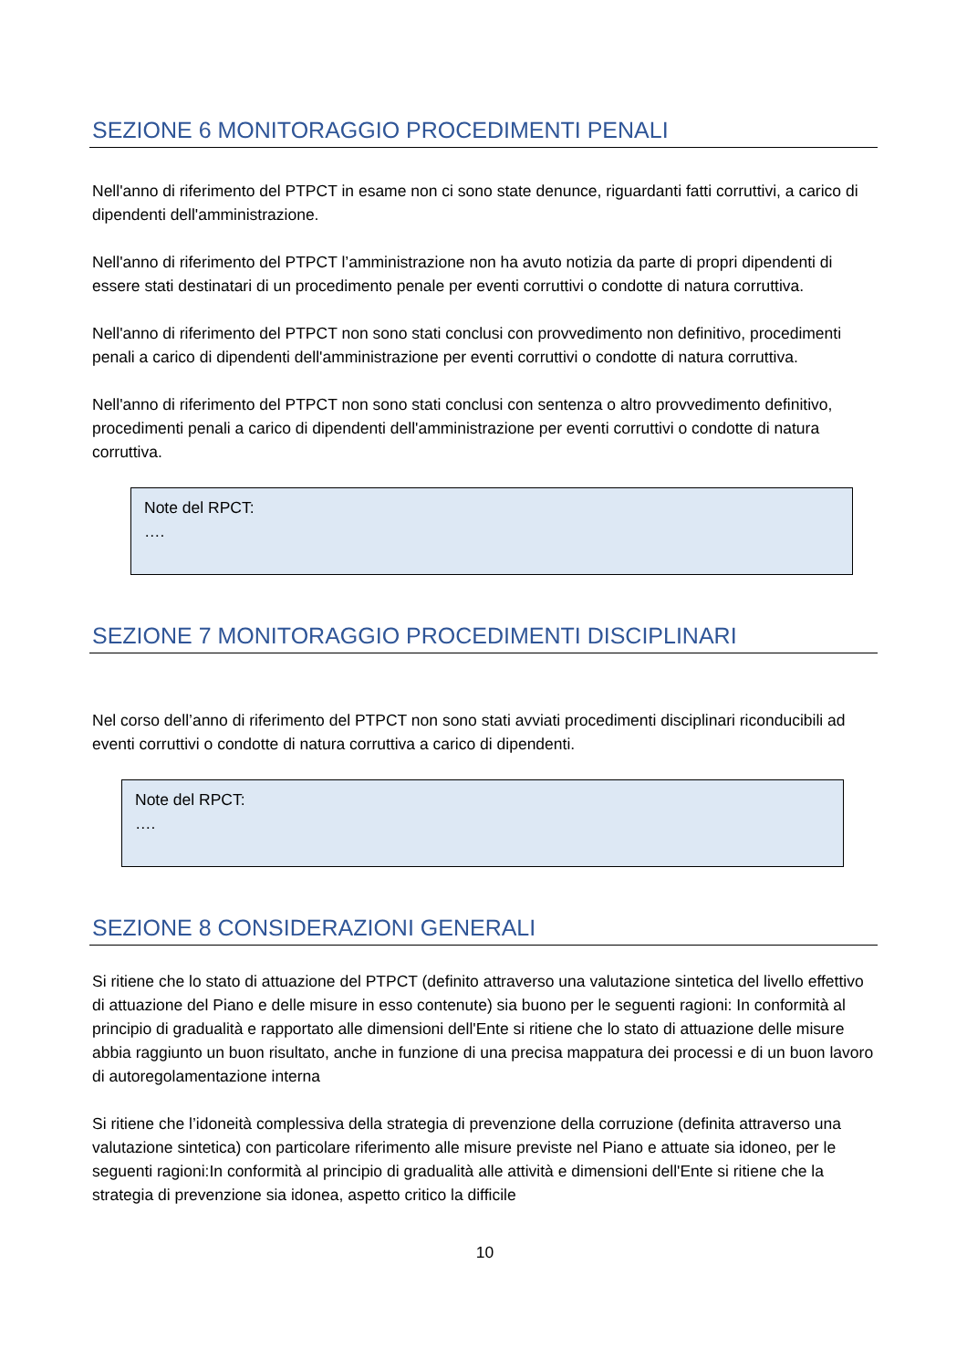SEZIONE 6 MONITORAGGIO PROCEDIMENTI PENALI
Nell'anno di riferimento del PTPCT in esame non ci sono state denunce, riguardanti fatti corruttivi, a carico di dipendenti dell'amministrazione.
Nell'anno di riferimento del PTPCT l’amministrazione non ha avuto notizia da parte di propri dipendenti di essere stati destinatari di un procedimento penale per eventi corruttivi o condotte di natura corruttiva.
Nell'anno di riferimento del PTPCT non sono stati conclusi con provvedimento non definitivo, procedimenti penali a carico di dipendenti dell'amministrazione per eventi corruttivi o condotte di natura corruttiva.
Nell'anno di riferimento del PTPCT non sono stati conclusi con sentenza o altro provvedimento definitivo, procedimenti penali a carico di dipendenti dell'amministrazione per eventi corruttivi o condotte di natura corruttiva.
Note del RPCT:
….
SEZIONE 7 MONITORAGGIO PROCEDIMENTI DISCIPLINARI
Nel corso dell’anno di riferimento del PTPCT non sono stati avviati procedimenti disciplinari riconducibili ad eventi corruttivi o condotte di natura corruttiva a carico di dipendenti.
Note del RPCT:
….
SEZIONE 8 CONSIDERAZIONI GENERALI
Si ritiene che lo stato di attuazione del PTPCT (definito attraverso una valutazione sintetica del livello effettivo di attuazione del Piano e delle misure in esso contenute) sia buono per le seguenti ragioni: In conformità al principio di gradualità e rapportato alle dimensioni dell'Ente si ritiene che lo stato di attuazione delle misure abbia raggiunto un buon risultato, anche in funzione di una precisa mappatura dei processi e di un buon lavoro di autoregolamentazione interna
Si ritiene che l’idoneità complessiva della strategia di prevenzione della corruzione (definita attraverso una valutazione sintetica) con particolare riferimento alle misure previste nel Piano e attuate sia idoneo, per le seguenti ragioni:In conformità al principio di gradualità alle attività e dimensioni dell'Ente si ritiene che la strategia di prevenzione sia idonea, aspetto critico la difficile
10